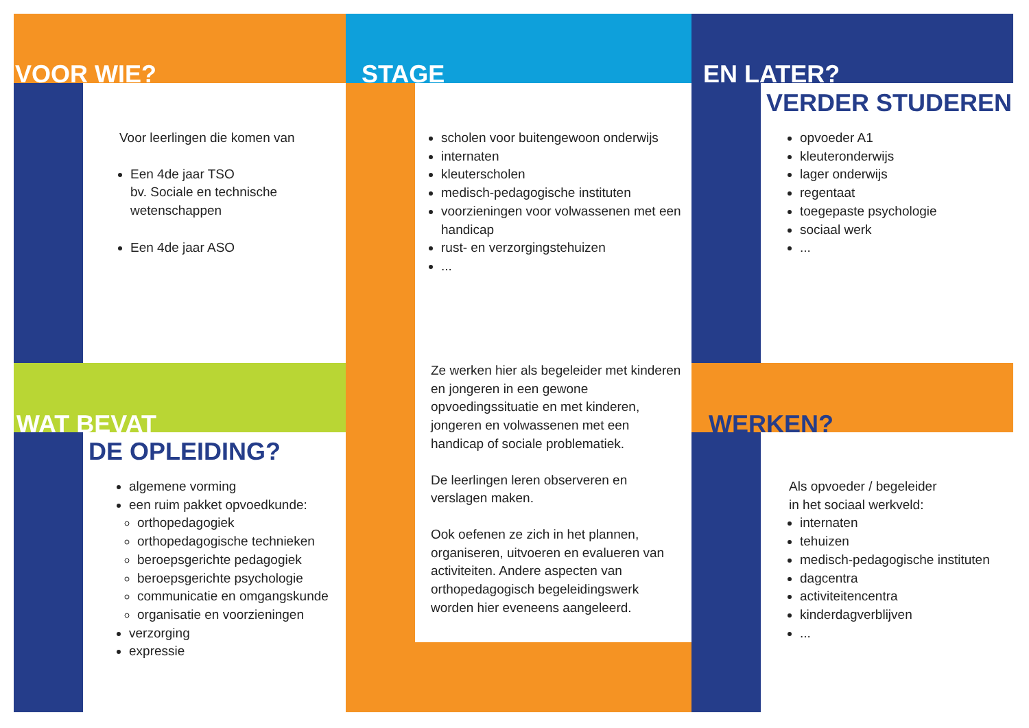VOOR WIE?
Voor leerlingen die komen van
Een 4de jaar TSO
bv. Sociale en technische wetenschappen
Een 4de jaar ASO
STAGE
scholen voor buitengewoon onderwijs
internaten
kleuterscholen
medisch-pedagogische instituten
voorzieningen voor volwassenen met een handicap
rust- en verzorgingstehuizen
...
Ze werken hier als begeleider met kinderen en jongeren in een gewone opvoedingssituatie en met kinderen, jongeren en volwassenen met een handicap of sociale problematiek.
De leerlingen leren observeren en verslagen maken.
Ook oefenen ze zich in het plannen, organiseren, uitvoeren en evalueren van activiteiten. Andere aspecten van orthopedagogisch begeleidingswerk worden hier eveneens aangeleerd.
EN LATER?
VERDER STUDEREN
opvoeder A1
kleuteronderwijs
lager onderwijs
regentaat
toegepaste psychologie
sociaal werk
...
WAT BEVAT
DE OPLEIDING?
algemene vorming
een ruim pakket opvoedkunde:
orthopedagogiek
orthopedagogische technieken
beroepsgerichte pedagogiek
beroepsgerichte psychologie
communicatie en omgangskunde
organisatie en voorzieningen
verzorging
expressie
WERKEN?
Als opvoeder / begeleider
in het sociaal werkveld:
internaten
tehuizen
medisch-pedagogische instituten
dagcentra
activiteitencentra
kinderdagverblijven
...